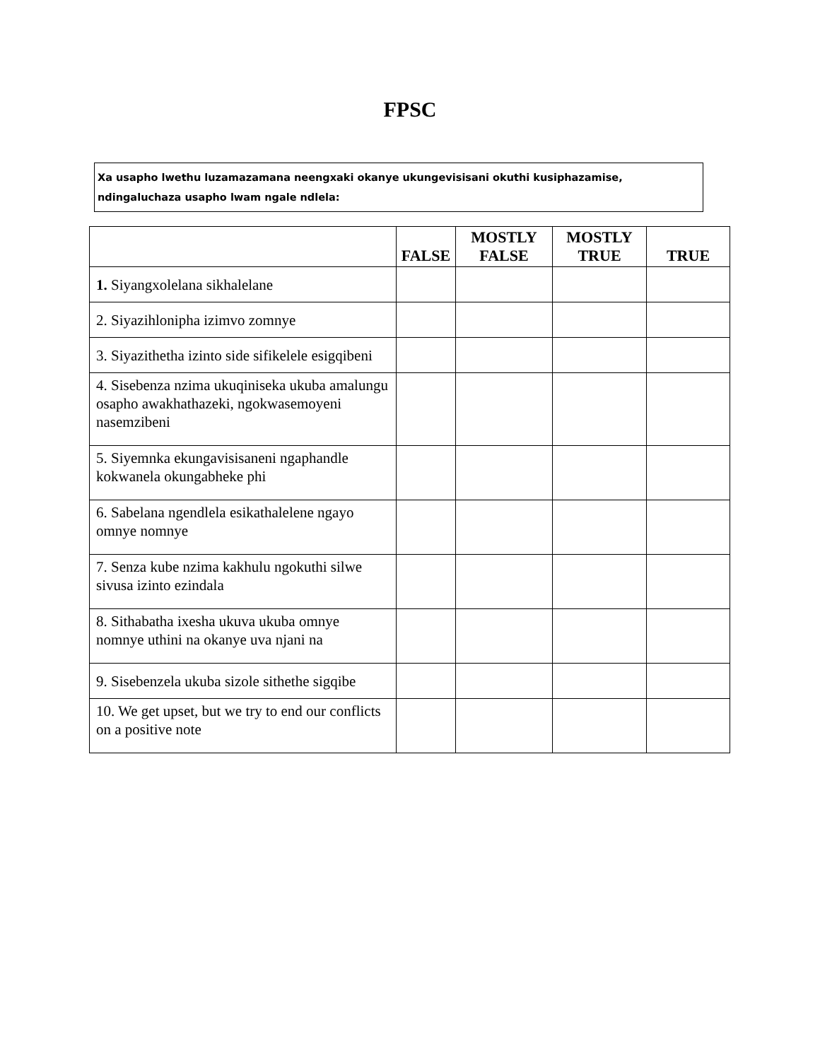FPSC
Xa usapho lwethu luzamazamana neengxaki okanye ukungevisisani okuthi kusiphazamise, ndingaluchaza usapho lwam ngale ndlela:
| | FALSE | MOSTLY FALSE | MOSTLY TRUE | TRUE |
| --- | --- | --- | --- | --- |
| 1. Siyangxolelana sikhalelane | | | | |
| 2. Siyazihlonipha izimvo zomnye | | | | |
| 3. Siyazithetha izinto side sifikelele esigqibeni | | | | |
| 4. Sisebenza nzima ukuqiniseka ukuba amalungu osapho awakhathazeki, ngokwasemoyeni nasemzibeni | | | | |
| 5. Siyemnka ekungavisisaneni ngaphandle kokwanela okungabheke phi | | | | |
| 6. Sabelana ngendlela esikathalelene ngayo omnye nomnye | | | | |
| 7. Senza kube nzima kakhulu ngokuthi silwe sivusa izinto ezindala | | | | |
| 8. Sithabatha ixesha ukuva ukuba omnye nomnye uthini na okanye uva njani na | | | | |
| 9. Sisebenzela ukuba sizole sithethe sigqibe | | | | |
| 10. We get upset, but we try to end our conflicts on a positive note | | | | |